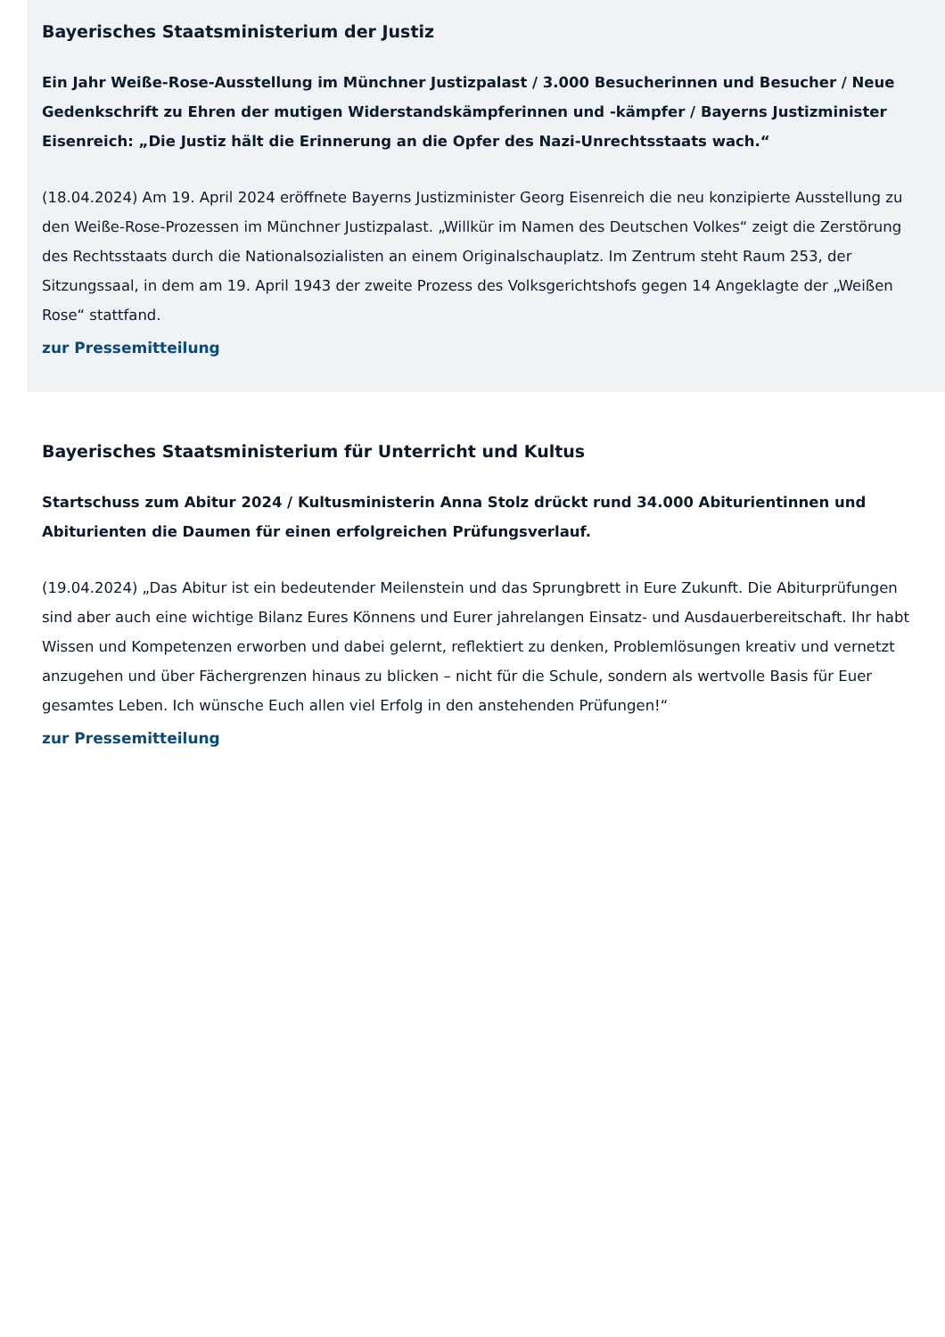Bayerisches Staatsministerium der Justiz
Ein Jahr Weiße-Rose-Ausstellung im Münchner Justizpalast / 3.000 Besucherinnen und Besucher / Neue Gedenkschrift zu Ehren der mutigen Widerstandskämpferinnen und -kämpfer / Bayerns Justizminister Eisenreich: „Die Justiz hält die Erinnerung an die Opfer des Nazi-Unrechtsstaats wach.“
(18.04.2024) Am 19. April 2024 eröffnete Bayerns Justizminister Georg Eisenreich die neu konzipierte Ausstellung zu den Weiße-Rose-Prozessen im Münchner Justizpalast. „Willkür im Namen des Deutschen Volkes“ zeigt die Zerstörung des Rechtsstaats durch die Nationalsozialisten an einem Originalschauplatz. Im Zentrum steht Raum 253, der Sitzungssaal, in dem am 19. April 1943 der zweite Prozess des Volksgerichtshofs gegen 14 Angeklagte der „Weißen Rose“ stattfand.
zur Pressemitteilung
Bayerisches Staatsministerium für Unterricht und Kultus
Startschuss zum Abitur 2024 / Kultusministerin Anna Stolz drückt rund 34.000 Abiturientinnen und Abiturienten die Daumen für einen erfolgreichen Prüfungsverlauf.
(19.04.2024) „Das Abitur ist ein bedeutender Meilenstein und das Sprungbrett in Eure Zukunft. Die Abiturprüfungen sind aber auch eine wichtige Bilanz Eures Könnens und Eurer jahrelangen Einsatz- und Ausdauerbereitschaft. Ihr habt Wissen und Kompetenzen erworben und dabei gelernt, reflektiert zu denken, Problemlösungen kreativ und vernetzt anzugehen und über Fächergrenzen hinaus zu blicken – nicht für die Schule, sondern als wertvolle Basis für Euer gesamtes Leben. Ich wünsche Euch allen viel Erfolg in den anstehenden Prüfungen!“
zur Pressemitteilung